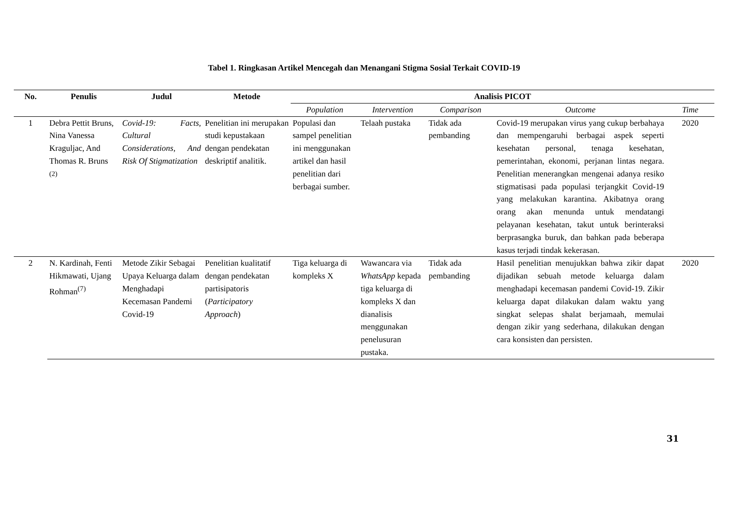Tabel 1. Ringkasan Artikel Mencegah dan Menangani Stigma Sosial Terkait COVID-19
| No. | Penulis | Judul | Metode | Analisis PICOT | | | | |
| --- | --- | --- | --- | --- | --- | --- | --- | --- |
| | | | | Population | Intervention | Comparison | Outcome | Time |
| 1 | Debra Pettit Bruns, Nina Vanessa Kraguljac, And Thomas R. Bruns <sup>(2)</sup> | Covid-19: Facts, Cultural Considerations, And Risk Of Stigmatization | Penelitian ini merupakan studi kepustakaan dengan pendekatan deskriptif analitik. | Populasi dan sampel penelitian ini menggunakan artikel dan hasil penelitian dari berbagai sumber. | Telaah pustaka | Tidak ada pembanding | Covid-19 merupakan virus yang cukup berbahaya dan mempengaruhi berbagai aspek seperti kesehatan personal, tenaga kesehatan, pemerintahan, ekonomi, perjanan lintas negara. Penelitian menerangkan mengenai adanya resiko stigmatisasi pada populasi terjangkit Covid-19 yang melakukan karantina. Akibatnya orang orang akan menunda untuk mendatangi pelayanan kesehatan, takut untuk berinteraksi berprasangka buruk, dan bahkan pada beberapa kasus terjadi tindak kekerasan. | 2020 |
| 2 | N. Kardinah, Fenti Hikmawati, Ujang Rohman<sup>(7)</sup> | Metode Zikir Sebagai Upaya Keluarga dalam Menghadapi Kecemasan Pandemi Covid-19 | Penelitian kualitatif dengan pendekatan partisipatoris ( Participatory Approach ) | Tiga keluarga di kompleks X | Wawancara via WhatsApp kepada tiga keluarga di kompleks X dan dianalisis menggunakan penelusuran pustaka. | Tidak ada pembanding | Hasil penelitian menujukkan bahwa zikir dapat dijadikan sebuah metode keluarga dalam menghadapi kecemasan pandemi Covid-19. Zikir keluarga dapat dilakukan dalam waktu yang singkat selepas shalat berjamaah, memulai dengan zikir yang sederhana, dilakukan dengan cara konsisten dan persisten. | 2020 |
31